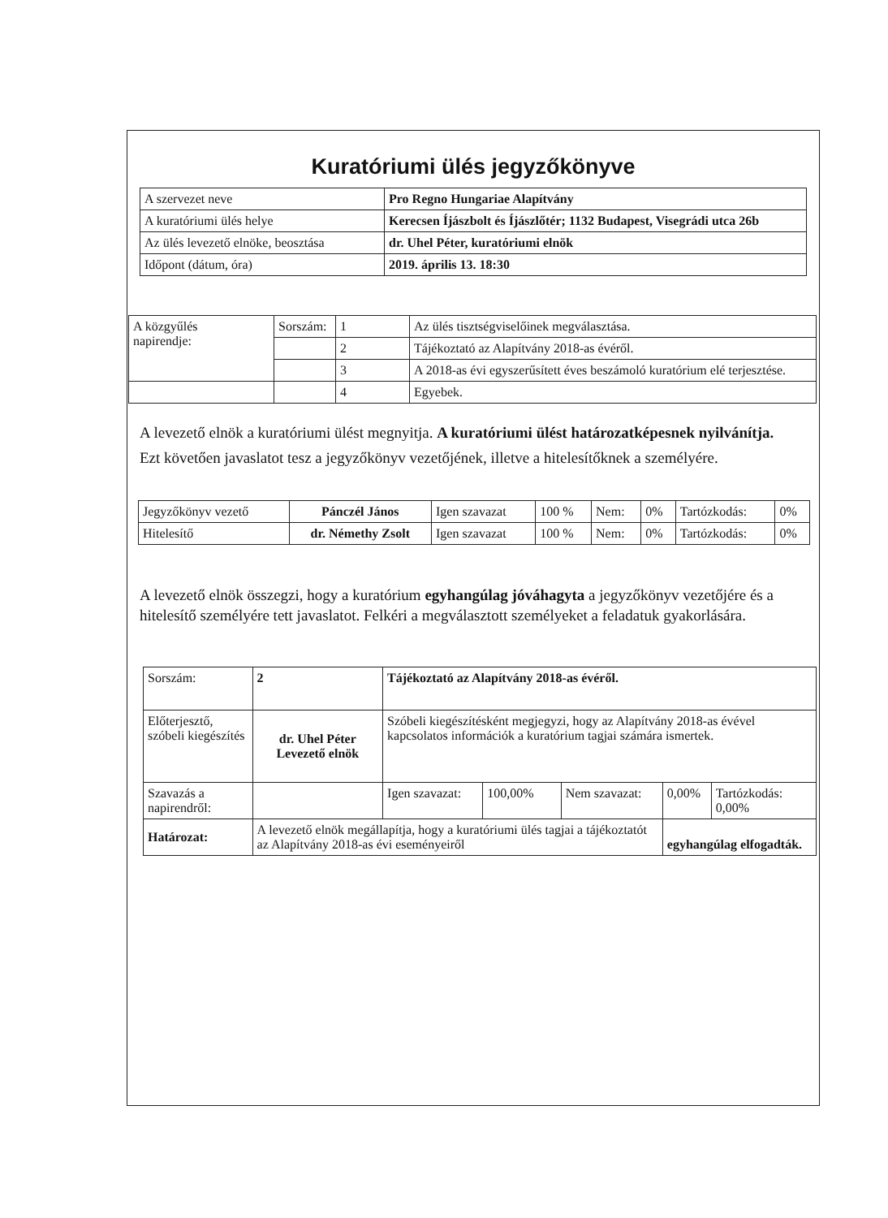Kuratóriumi ülés jegyzőkönyve
| A szervezet neve | Pro Regno Hungariae Alapítvány |
| A kuratóriumi ülés helye | Kerecsen Íjászbolt és Íjászlőtér; 1132 Budapest, Visegrádi utca 26b |
| Az ülés levezető elnöke, beosztása | dr. Uhel Péter, kuratóriumi elnök |
| Időpont (dátum, óra) | 2019. április 13. 18:30 |
| A közgyűlés napirendje: | Sorszám: | 1 | Az ülés tisztségviselőinek megválasztása. |
| | | 2 | Tájékoztató az Alapítvány 2018-as évéről. |
| | | 3 | A 2018-as évi egyszerűsített éves beszámoló kuratórium elé terjesztése. |
| | | 4 | Egyebek. |
A levezető elnök a kuratóriumi ülést megnyitja. A kuratóriumi ülést határozatképesnek nyilvánítja.
Ezt követően javaslatot tesz a jegyzőkönyv vezetőjének, illetve a hitelesítőknek a személyére.
| Jegyzőkönyv vezető | Pánczél János | Igen szavazat | 100 % | Nem: | 0% | Tartózkodás: | 0% |
| Hitelesítő | dr. Némethy Zsolt | Igen szavazat | 100 % | Nem: | 0% | Tartózkodás: | 0% |
A levezető elnök összegzi, hogy a kuratórium egyhangúlag jóváhagyta a jegyzőkönyv vezetőjére és a hitelesítő személyére tett javaslatot. Felkéri a megválasztott személyeket a feladatuk gyakorlására.
| Sorszám: | 2 | Tájékoztató az Alapítvány 2018-as évéről. | | | | |
| Előterjesztő, szóbeli kiegészítés | dr. Uhel Péter Levezető elnök | Szóbeli kiegészítésként megjegyzi, hogy az Alapítvány 2018-as évével kapcsolatos információk a kuratórium tagjai számára ismertek. | | | | |
| Szavazás a napirendről: | | Igen szavazat: | 100,00% | Nem szavazat: | 0,00% | Tartózkodás: 0,00% |
| Határozat: | A levezető elnök megállapítja, hogy a kuratóriumi ülés tagjai a tájékoztatót az Alapítvány 2018-as évi eseményeiről | | | | egyhangúlag elfogadták. | |